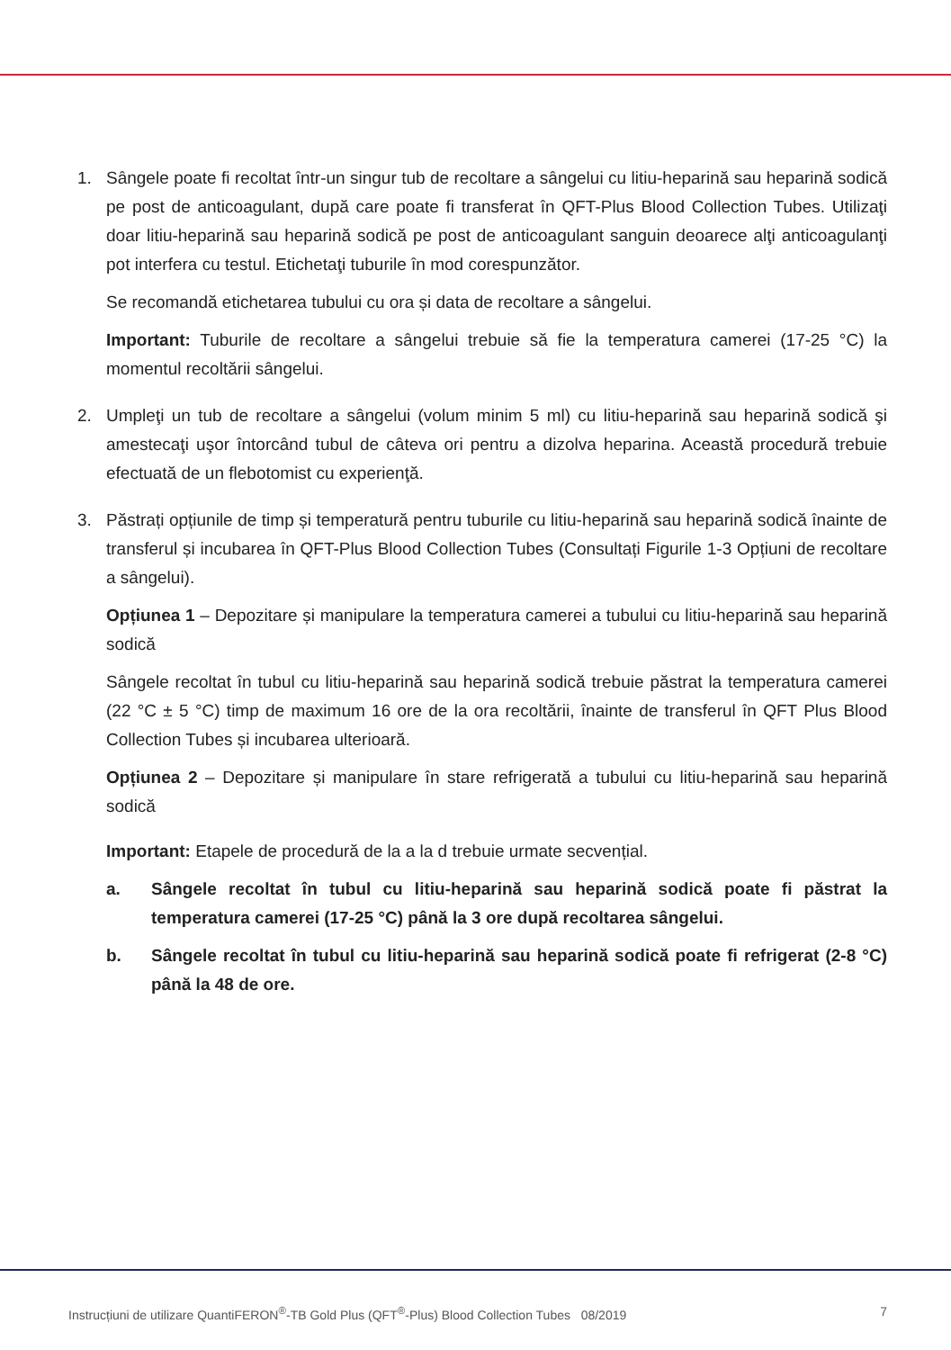1. Sângele poate fi recoltat într-un singur tub de recoltare a sângelui cu litiu-heparină sau heparină sodică pe post de anticoagulant, după care poate fi transferat în QFT-Plus Blood Collection Tubes. Utilizaţi doar litiu-heparină sau heparină sodică pe post de anticoagulant sanguin deoarece alţi anticoagulanţi pot interfera cu testul. Etichetaţi tuburile în mod corespunzător.
Se recomandă etichetarea tubului cu ora și data de recoltare a sângelui.
Important: Tuburile de recoltare a sângelui trebuie să fie la temperatura camerei (17-25 °C) la momentul recoltării sângelui.
2. Umpleţi un tub de recoltare a sângelui (volum minim 5 ml) cu litiu-heparină sau heparină sodică şi amestecaţi uşor întorcând tubul de câteva ori pentru a dizolva heparina. Această procedură trebuie efectuată de un flebotomist cu experienţă.
3. Păstrați opțiunile de timp și temperatură pentru tuburile cu litiu-heparină sau heparină sodică înainte de transferul și incubarea în QFT-Plus Blood Collection Tubes (Consultați Figurile 1-3 Opțiuni de recoltare a sângelui).
Opțiunea 1 – Depozitare și manipulare la temperatura camerei a tubului cu litiu-heparină sau heparină sodică
Sângele recoltat în tubul cu litiu-heparină sau heparină sodică trebuie păstrat la temperatura camerei (22 °C ± 5 °C) timp de maximum 16 ore de la ora recoltării, înainte de transferul în QFT Plus Blood Collection Tubes și incubarea ulterioară.
Opțiunea 2 – Depozitare și manipulare în stare refrigerată a tubului cu litiu-heparină sau heparină sodică
Important: Etapele de procedură de la a la d trebuie urmate secvențial.
a. Sângele recoltat în tubul cu litiu-heparină sau heparină sodică poate fi păstrat la temperatura camerei (17-25 °C) până la 3 ore după recoltarea sângelui.
b. Sângele recoltat în tubul cu litiu-heparină sau heparină sodică poate fi refrigerat (2-8 °C) până la 48 de ore.
Instrucțiuni de utilizare QuantiFERON<sup>®</sup>-TB Gold Plus (QFT<sup>®</sup>-Plus) Blood Collection Tubes 08/2019 7